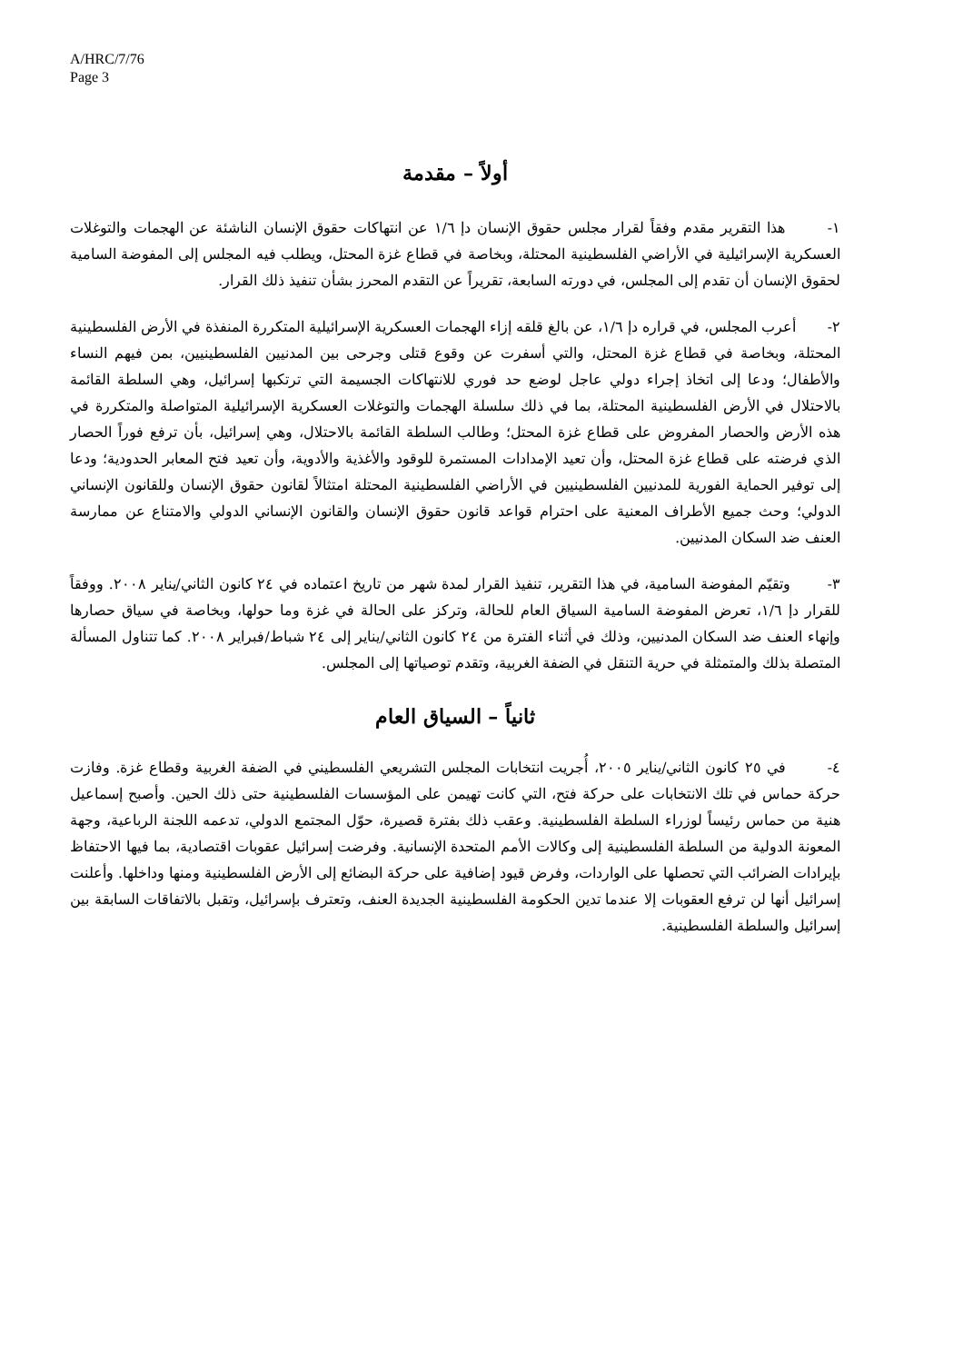A/HRC/7/76
Page 3
أولاً – مقدمة
١- هذا التقرير مقدم وفقاً لقرار مجلس حقوق الإنسان دإ ١/٦ عن انتهاكات حقوق الإنسان الناشئة عن الهجمات والتوغلات العسكرية الإسرائيلية في الأراضي الفلسطينية المحتلة، وبخاصة في قطاع غزة المحتل، ويطلب فيه المجلس إلى المفوضة السامية لحقوق الإنسان أن تقدم إلى المجلس، في دورته السابعة، تقريراً عن التقدم المحرز بشأن تنفيذ ذلك القرار.
٢- أعرب المجلس، في قراره دإ ١/٦، عن بالغ قلقه إزاء الهجمات العسكرية الإسرائيلية المتكررة المنفذة في الأرض الفلسطينية المحتلة، وبخاصة في قطاع غزة المحتل، والتي أسفرت عن وقوع قتلى وجرحى بين المدنيين الفلسطينيين، بمن فيهم النساء والأطفال؛ ودعا إلى اتخاذ إجراء دولي عاجل لوضع حد فوري للانتهاكات الجسيمة التي ترتكبها إسرائيل، وهي السلطة القائمة بالاحتلال في الأرض الفلسطينية المحتلة، بما في ذلك سلسلة الهجمات والتوغلات العسكرية الإسرائيلية المتواصلة والمتكررة في هذه الأرض والحصار المفروض على قطاع غزة المحتل؛ وطالب السلطة القائمة بالاحتلال، وهي إسرائيل، بأن ترفع فوراً الحصار الذي فرضته على قطاع غزة المحتل، وأن تعيد الإمدادات المستمرة للوقود والأغذية والأدوية، وأن تعيد فتح المعابر الحدودية؛ ودعا إلى توفير الحماية الفورية للمدنيين الفلسطينيين في الأراضي الفلسطينية المحتلة امتثالاً لقانون حقوق الإنسان وللقانون الإنساني الدولي؛ وحث جميع الأطراف المعنية على احترام قواعد قانون حقوق الإنسان والقانون الإنساني الدولي والامتناع عن ممارسة العنف ضد السكان المدنيين.
٣- وتقيّم المفوضة السامية، في هذا التقرير، تنفيذ القرار لمدة شهر من تاريخ اعتماده في ٢٤ كانون الثاني/يناير ٢٠٠٨. ووفقاً للقرار دإ ١/٦، تعرض المفوضة السامية السياق العام للحالة، وتركز على الحالة في غزة وما حولها، وبخاصة في سياق حصارها وإنهاء العنف ضد السكان المدنيين، وذلك في أثناء الفترة من ٢٤ كانون الثاني/يناير إلى ٢٤ شباط/فبراير ٢٠٠٨. كما تتناول المسألة المتصلة بذلك والمتمثلة في حرية التنقل في الضفة الغربية، وتقدم توصياتها إلى المجلس.
ثانياً – السياق العام
٤- في ٢٥ كانون الثاني/يناير ٢٠٠٥، أُجريت انتخابات المجلس التشريعي الفلسطيني في الضفة الغربية وقطاع غزة. وفازت حركة حماس في تلك الانتخابات على حركة فتح، التي كانت تهيمن على المؤسسات الفلسطينية حتى ذلك الحين. وأصبح إسماعيل هنية من حماس رئيساً لوزراء السلطة الفلسطينية. وعقب ذلك بفترة قصيرة، حوّل المجتمع الدولي، تدعمه اللجنة الرباعية، وجهة المعونة الدولية من السلطة الفلسطينية إلى وكالات الأمم المتحدة الإنسانية. وفرضت إسرائيل عقوبات اقتصادية، بما فيها الاحتفاظ بإيرادات الضرائب التي تحصلها على الواردات، وفرض قيود إضافية على حركة البضائع إلى الأرض الفلسطينية ومنها وداخلها. وأعلنت إسرائيل أنها لن ترفع العقوبات إلا عندما تدين الحكومة الفلسطينية الجديدة العنف، وتعترف بإسرائيل، وتقبل بالاتفاقات السابقة بين إسرائيل والسلطة الفلسطينية.